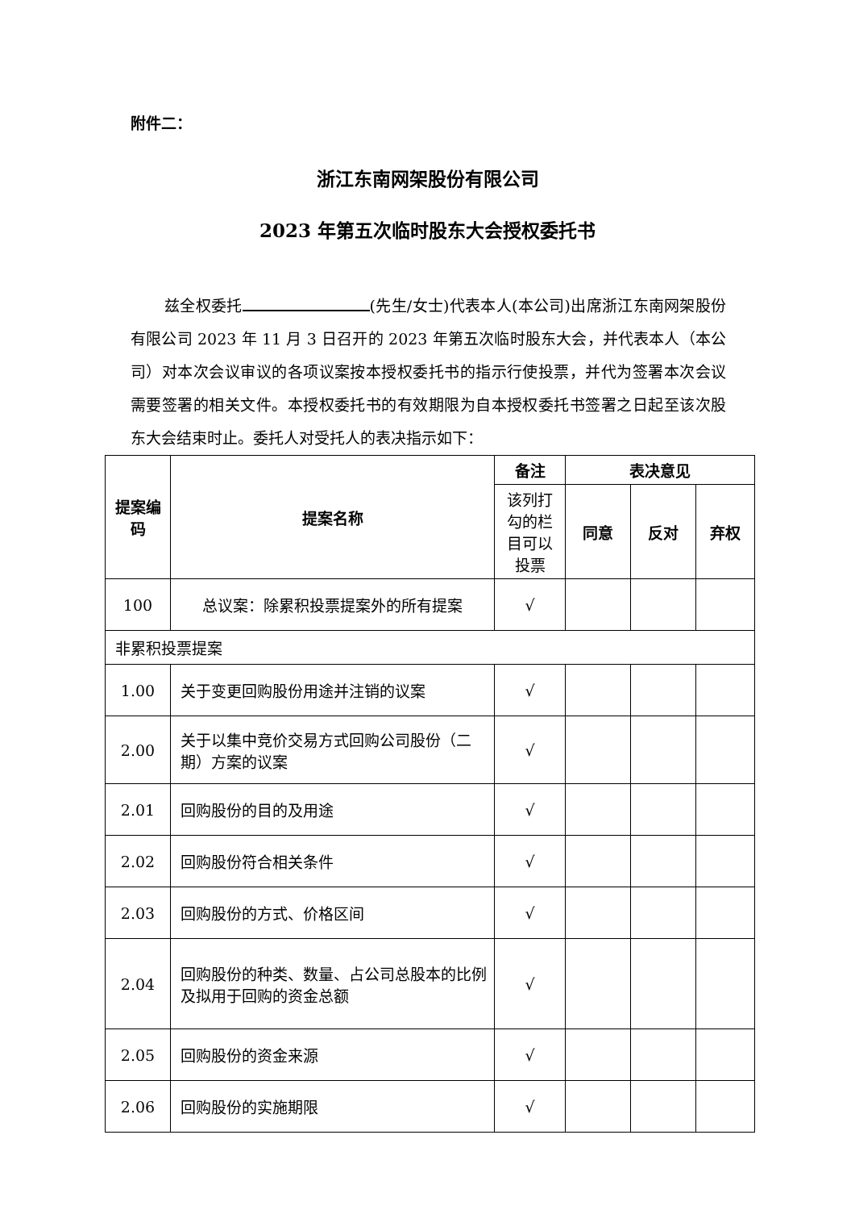附件二：
浙江东南网架股份有限公司
2023 年第五次临时股东大会授权委托书
兹全权委托 (先生/女士)代表本人(本公司)出席浙江东南网架股份有限公司 2023 年 11 月 3 日召开的 2023 年第五次临时股东大会，并代表本人（本公司）对本次会议审议的各项议案按本授权委托书的指示行使投票，并代为签署本次会议需要签署的相关文件。本授权委托书的有效期限为自本授权委托书签署之日起至该次股东大会结束时止。委托人对受托人的表决指示如下：
| 提案编码 | 提案名称 | 备注 | 表决意见 | | |
| --- | --- | --- | --- | --- | --- |
| | | 该列打勾的栏目可以投票 | 同意 | 反对 | 弃权 |
| 100 | 总议案：除累积投票提案外的所有提案 | √ | | | |
| 非累积投票提案 | | | | | |
| 1.00 | 关于变更回购股份用途并注销的议案 | √ | | | |
| 2.00 | 关于以集中竞价交易方式回购公司股份（二期）方案的议案 | √ | | | |
| 2.01 | 回购股份的目的及用途 | √ | | | |
| 2.02 | 回购股份符合相关条件 | √ | | | |
| 2.03 | 回购股份的方式、价格区间 | √ | | | |
| 2.04 | 回购股份的种类、数量、占公司总股本的比例及拟用于回购的资金总额 | √ | | | |
| 2.05 | 回购股份的资金来源 | √ | | | |
| 2.06 | 回购股份的实施期限 | √ | | | |